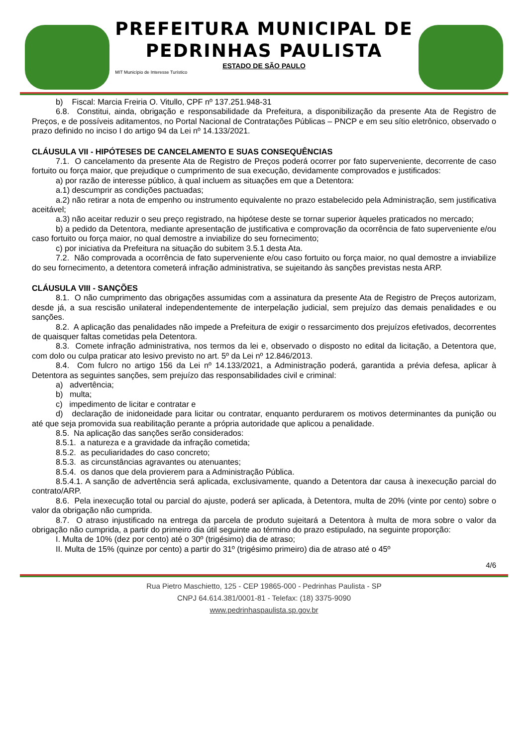PREFEITURA MUNICIPAL DE
PEDRINHAS PAULISTA
ESTADO DE SÃO PAULO
MIT Município de Interesse Turístico
b) Fiscal: Marcia Freiria O. Vitullo, CPF nº 137.251.948-31
6.8. Constitui, ainda, obrigação e responsabilidade da Prefeitura, a disponibilização da presente Ata de Registro de Preços, e de possíveis aditamentos, no Portal Nacional de Contratações Públicas – PNCP e em seu sítio eletrônico, observado o prazo definido no inciso I do artigo 94 da Lei nº 14.133/2021.
CLÁUSULA VII - HIPÓTESES DE CANCELAMENTO E SUAS CONSEQUÊNCIAS
7.1. O cancelamento da presente Ata de Registro de Preços poderá ocorrer por fato superveniente, decorrente de caso fortuito ou força maior, que prejudique o cumprimento de sua execução, devidamente comprovados e justificados:
a) por razão de interesse público, à qual incluem as situações em que a Detentora:
a.1) descumprir as condições pactuadas;
a.2) não retirar a nota de empenho ou instrumento equivalente no prazo estabelecido pela Administração, sem justificativa aceitável;
a.3) não aceitar reduzir o seu preço registrado, na hipótese deste se tornar superior àqueles praticados no mercado;
b) a pedido da Detentora, mediante apresentação de justificativa e comprovação da ocorrência de fato superveniente e/ou caso fortuito ou força maior, no qual demostre a inviabilize do seu fornecimento;
c) por iniciativa da Prefeitura na situação do subitem 3.5.1 desta Ata.
7.2. Não comprovada a ocorrência de fato superveniente e/ou caso fortuito ou força maior, no qual demostre a inviabilize do seu fornecimento, a detentora cometerá infração administrativa, se sujeitando às sanções previstas nesta ARP.
CLÁUSULA VIII - SANÇÕES
8.1. O não cumprimento das obrigações assumidas com a assinatura da presente Ata de Registro de Preços autorizam, desde já, a sua rescisão unilateral independentemente de interpelação judicial, sem prejuízo das demais penalidades e ou sanções.
8.2. A aplicação das penalidades não impede a Prefeitura de exigir o ressarcimento dos prejuízos efetivados, decorrentes de quaisquer faltas cometidas pela Detentora.
8.3. Comete infração administrativa, nos termos da lei e, observado o disposto no edital da licitação, a Detentora que, com dolo ou culpa praticar ato lesivo previsto no art. 5º da Lei nº 12.846/2013.
8.4. Com fulcro no artigo 156 da Lei nº 14.133/2021, a Administração poderá, garantida a prévia defesa, aplicar à Detentora as seguintes sanções, sem prejuízo das responsabilidades civil e criminal:
a) advertência;
b) multa;
c) impedimento de licitar e contratar e
d) declaração de inidoneidade para licitar ou contratar, enquanto perdurarem os motivos determinantes da punição ou até que seja promovida sua reabilitação perante a própria autoridade que aplicou a penalidade.
8.5. Na aplicação das sanções serão considerados:
8.5.1. a natureza e a gravidade da infração cometida;
8.5.2. as peculiaridades do caso concreto;
8.5.3. as circunstâncias agravantes ou atenuantes;
8.5.4. os danos que dela provierem para a Administração Pública.
8.5.4.1. A sanção de advertência será aplicada, exclusivamente, quando a Detentora dar causa à inexecução parcial do contrato/ARP.
8.6. Pela inexecução total ou parcial do ajuste, poderá ser aplicada, à Detentora, multa de 20% (vinte por cento) sobre o valor da obrigação não cumprida.
8.7. O atraso injustificado na entrega da parcela de produto sujeitará a Detentora à multa de mora sobre o valor da obrigação não cumprida, a partir do primeiro dia útil seguinte ao término do prazo estipulado, na seguinte proporção:
I. Multa de 10% (dez por cento) até o 30º (trigésimo) dia de atraso;
II. Multa de 15% (quinze por cento) a partir do 31º (trigésimo primeiro) dia de atraso até o 45º
4/6
Rua Pietro Maschietto, 125 - CEP 19865-000 - Pedrinhas Paulista - SP
CNPJ 64.614.381/0001-81 - Telefax: (18) 3375-9090
www.pedrinhaspaulista.sp.gov.br